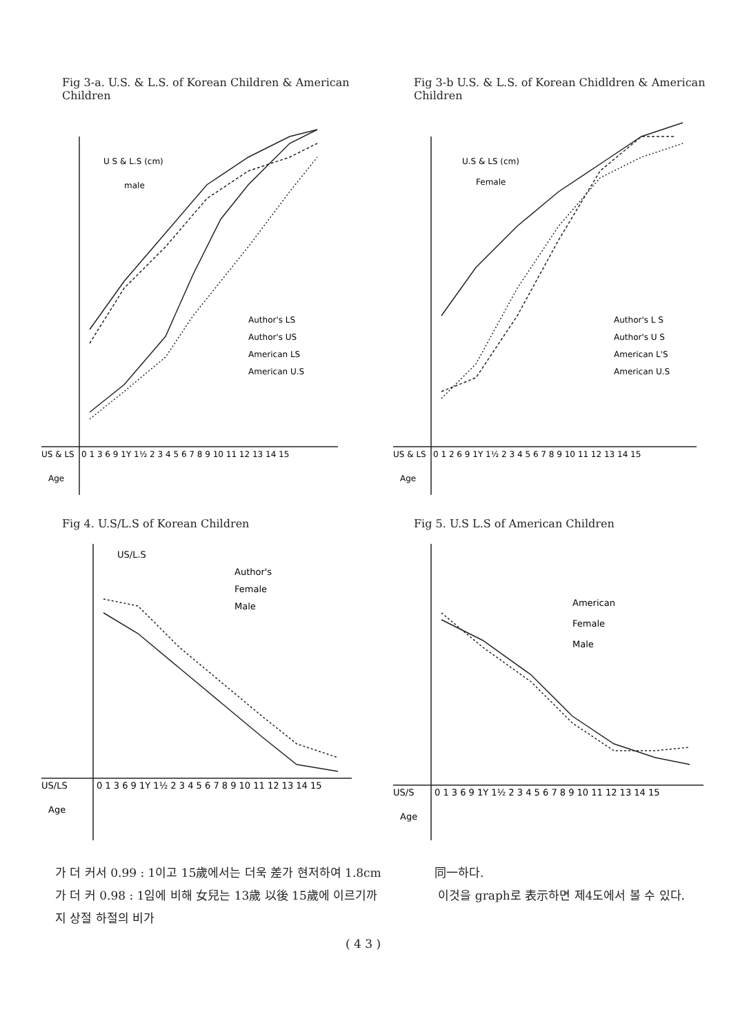Fig 3-a. U.S. & L.S. of Korean Children & American Children
U S & L.S (cm)
male
Author's LS
Author's US
American LS
American U.S
0 1 3 6 9 1Y 1½ 2 3 4 5 6 7 8 9 10 11 12 13 14 15
US & LS
Age
Fig 3-b U.S. & L.S. of Korean Chidldren & American Children
U.S & LS (cm)
Female
Author's L S
Author's U S
American L'S
American U.S
0 1 2 6 9 1Y 1½ 2 3 4 5 6 7 8 9 10 11 12 13 14 15
US & LS
Age
Fig 4. U.S/L.S of Korean Children
US/L.S
Author's
Female
Male
0 1 3 6 9 1Y 1½ 2 3 4 5 6 7 8 9 10 11 12 13 14 15
US/LS
Age
Fig 5. U.S L.S of American Children
American
Female
Male
0 1 3 6 9 1Y 1½ 2 3 4 5 6 7 8 9 10 11 12 13 14 15
US/S
Age
가 더 커서 0.99 : 1이고 15歲에서는 더욱 差가 현저하여 1.8cm가 더 커 0.98 : 1임에 비해 女兒는 13歲 以後 15歲에 이르기까지 상절 하절의 비가
同一하다.
이것을 graph로 表示하면 제4도에서 볼 수 있다.
( 4 3 )